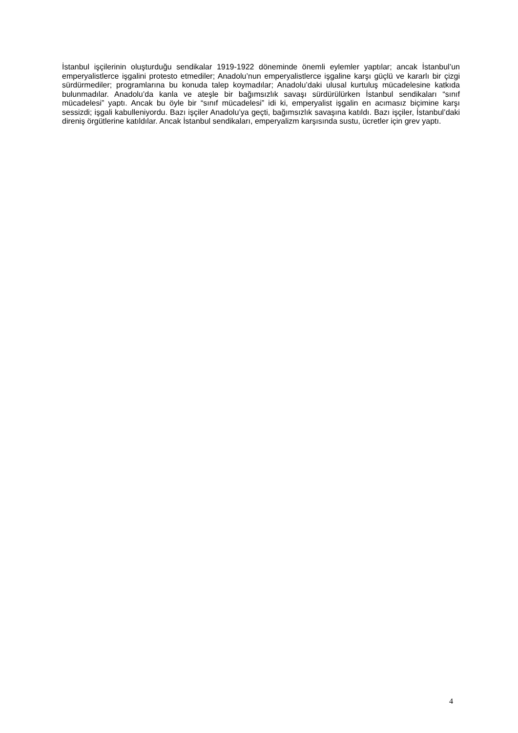İstanbul işçilerinin oluşturduğu sendikalar 1919-1922 döneminde önemli eylemler yaptılar; ancak İstanbul’un emperyalistlerce işgalini protesto etmediler; Anadolu’nun emperyalistlerce işgaline karşı güçlü ve kararlı bir çizgi sürdürmediler; programlarına bu konuda talep koymadılar; Anadolu’daki ulusal kurtuluş mücadelesine katkıda bulunmadılar. Anadolu’da kanla ve ateşle bir bağımsızlık savaşı sürdürülürken İstanbul sendikaları “sınıf mücadelesi” yaptı. Ancak bu öyle bir “sınıf mücadelesi” idi ki, emperyalist işgalin en acımasız biçimine karşı sessizdi; işgali kabulleniyordu. Bazı işçiler Anadolu’ya geçti, bağımsızlık savaşına katıldı. Bazı işçiler, İstanbul’daki direniş örgütlerine katıldılar. Ancak İstanbul sendikaları, emperyalizm karşısında sustu, ücretler için grev yaptı.
4